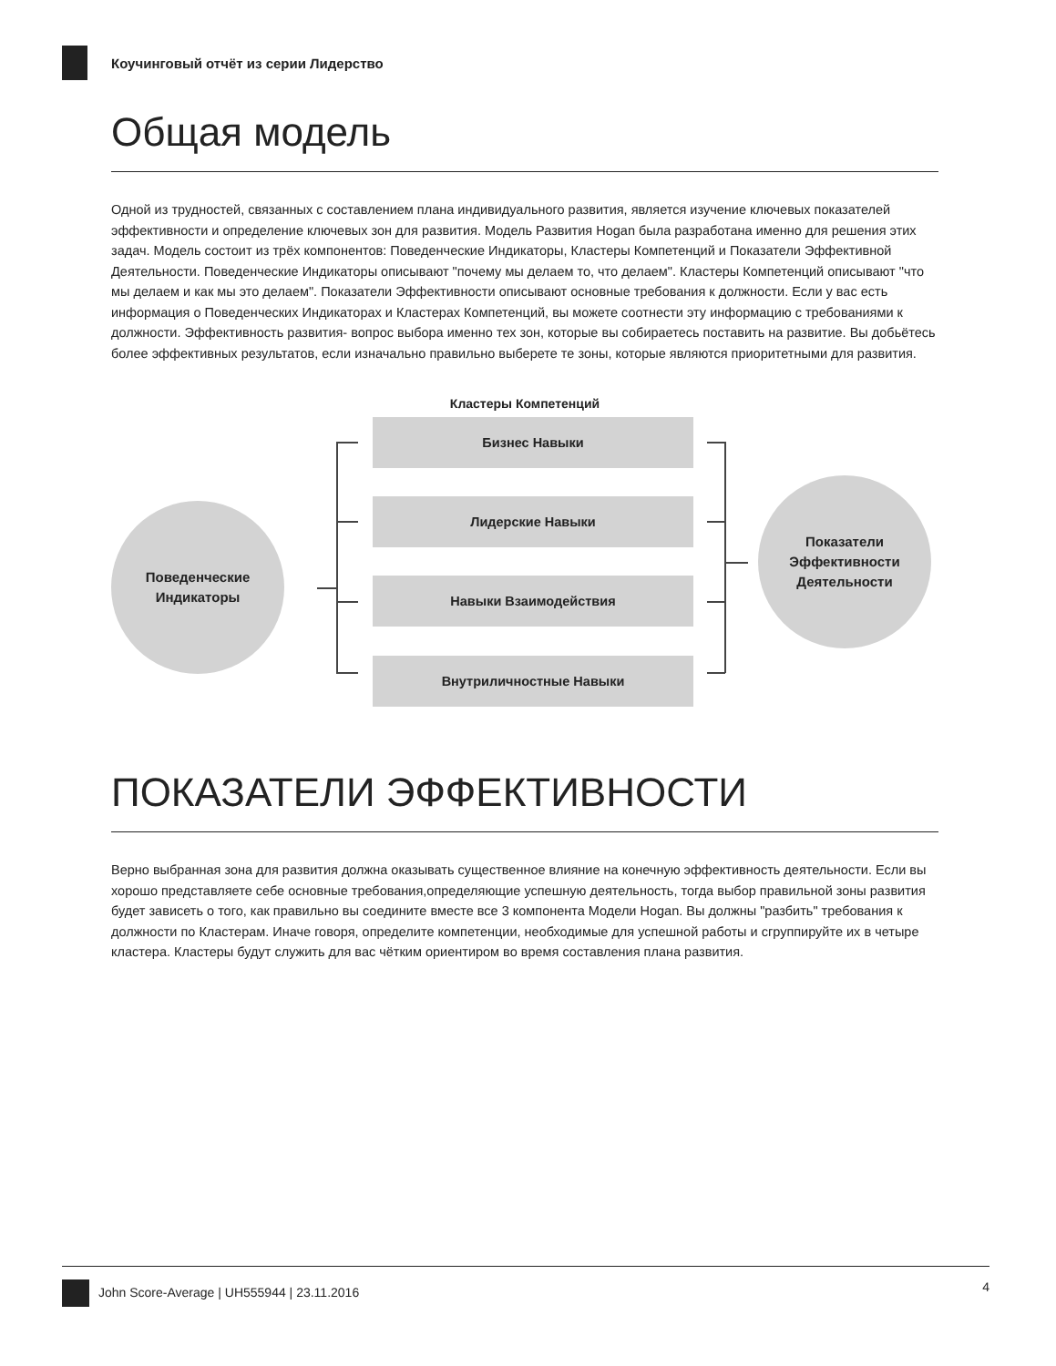Коучинговый отчёт из серии Лидерство
Общая модель
Одной из трудностей, связанных с составлением плана индивидуального развития, является изучение ключевых показателей эффективности и определение ключевых зон для развития. Модель Развития Hogan была разработана именно для решения этих задач. Модель состоит из трёх компонентов: Поведенческие Индикаторы, Кластеры Компетенций и Показатели Эффективной Деятельности. Поведенческие Индикаторы описывают "почему мы делаем то, что делаем". Кластеры Компетенций описывают "что мы делаем и как мы это делаем". Показатели Эффективности описывают основные требования к должности. Если у вас есть информация о Поведенческих Индикаторах и Кластерах Компетенций, вы можете соотнести эту информацию с требованиями к должности. Эффективность развития- вопрос выбора именно тех зон, которые вы собираетесь поставить на развитие. Вы добьётесь более эффективных результатов, если изначально правильно выберете те зоны, которые являются приоритетными для развития.
Кластеры Компетенций
Поведенческие
Индикаторы
Бизнес Навыки
Лидерские Навыки
Навыки Взаимодействия
Внутриличностные Навыки
Показатели
Эффективности
Деятельности
ПОКАЗАТЕЛИ ЭФФЕКТИВНОСТИ
Верно выбранная зона для развития должна оказывать существенное влияние на конечную эффективность деятельности. Если вы хорошо представляете себе основные требования,определяющие успешную деятельность, тогда выбор правильной зоны развития будет зависеть о того, как правильно вы соедините вместе все 3 компонента Модели Hogan. Вы должны "разбить" требования к должности по Кластерам. Иначе говоря, определите компетенции, необходимые для успешной работы и сгруппируйте их в четыре кластера. Кластеры будут служить для вас чётким ориентиром во время составления плана развития.
John Score-Average | UH555944 | 23.11.2016 4